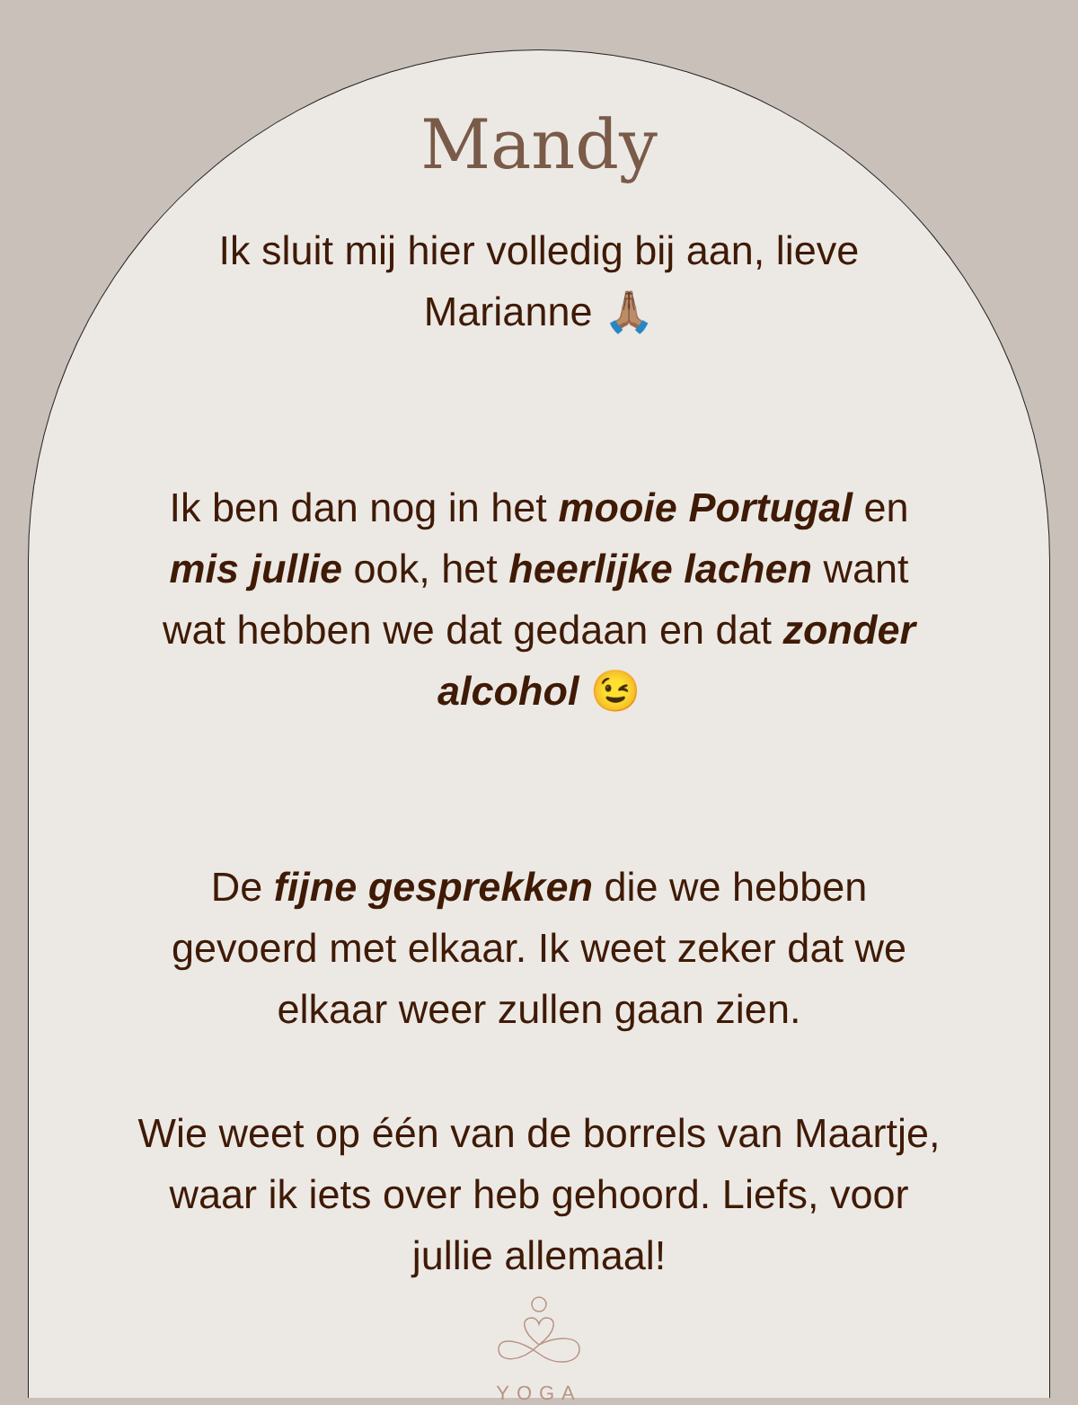Mandy
Ik sluit mij hier volledig bij aan, lieve Marianne 🙏🏽
Ik ben dan nog in het mooie Portugal en mis jullie ook, het heerlijke lachen want wat hebben we dat gedaan en dat zonder alcohol 😉
De fijne gesprekken die we hebben gevoerd met elkaar. Ik weet zeker dat we elkaar weer zullen gaan zien.
Wie weet op één van de borrels van Maartje, waar ik iets over heb gehoord. Liefs, voor jullie allemaal!
YOGA